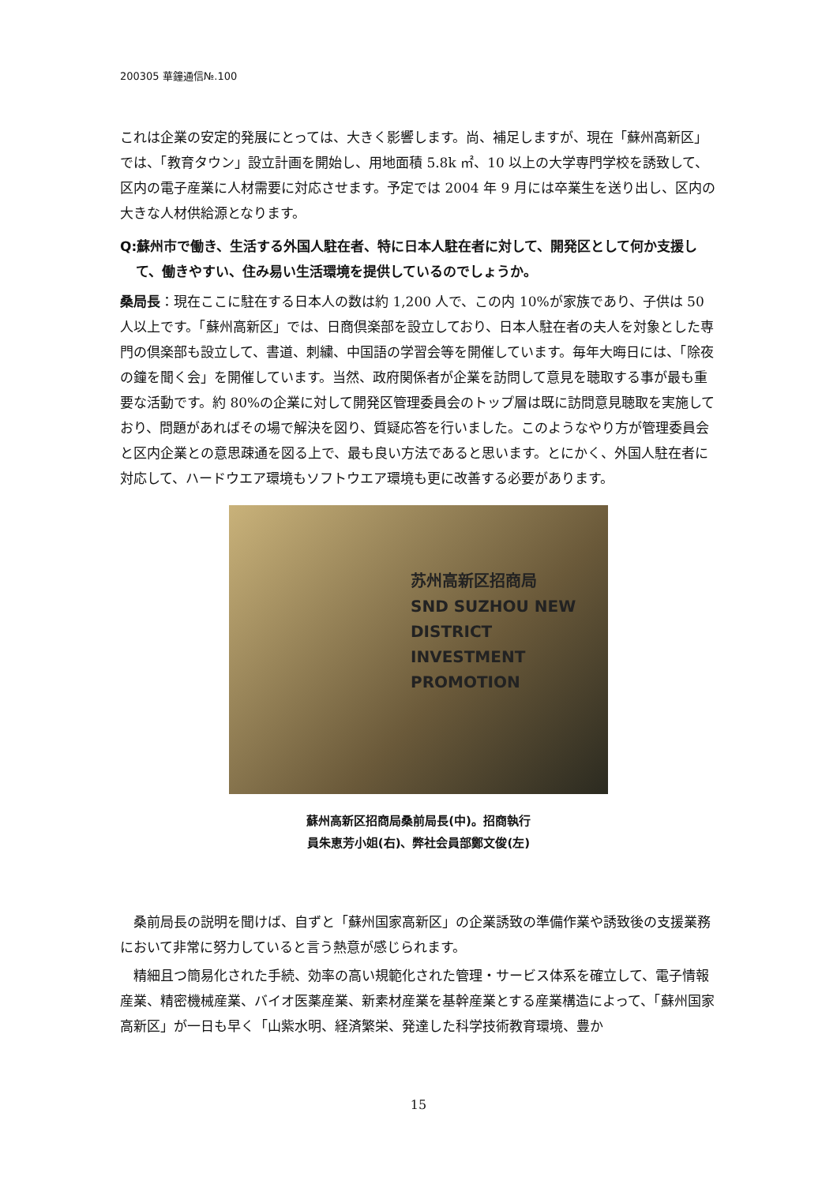200305 華鐘通信№.100
これは企業の安定的発展にとっては、大きく影響します。尚、補足しますが、現在「蘇州高新区」では、「教育タウン」設立計画を開始し、用地面積 5.8k ㎡、10 以上の大学専門学校を誘致して、区内の電子産業に人材需要に対応させます。予定では 2004 年 9 月には卒業生を送り出し、区内の大きな人材供給源となります。
Q:蘇州市で働き、生活する外国人駐在者、特に日本人駐在者に対して、開発区として何か支援して、働きやすい、住み易い生活環境を提供しているのでしょうか。
桑局長：現在ここに駐在する日本人の数は約 1,200 人で、この内 10%が家族であり、子供は 50 人以上です。「蘇州高新区」では、日商倶楽部を設立しており、日本人駐在者の夫人を対象とした専門の倶楽部も設立して、書道、刺繍、中国語の学習会等を開催しています。毎年大晦日には、「除夜の鐘を聞く会」を開催しています。当然、政府関係者が企業を訪問して意見を聴取する事が最も重要な活動です。約 80%の企業に対して開発区管理委員会のトップ層は既に訪問意見聴取を実施しており、問題があればその場で解決を図り、質疑応答を行いました。このようなやり方が管理委員会と区内企業との意思疎通を図る上で、最も良い方法であると思います。とにかく、外国人駐在者に対応して、ハードウエア環境もソフトウエア環境も更に改善する必要があります。
苏州高新区招商局
SND SUZHOU NEW DISTRICT INVESTMENT PROMOTION
蘇州高新区招商局桑前局長(中)。招商執行
員朱恵芳小姐(右)、弊社会員部鄭文俊(左)
　桑前局長の説明を聞けば、自ずと「蘇州国家高新区」の企業誘致の準備作業や誘致後の支援業務において非常に努力していると言う熱意が感じられます。
　精細且つ簡易化された手続、効率の高い規範化された管理・サービス体系を確立して、電子情報産業、精密機械産業、バイオ医薬産業、新素材産業を基幹産業とする産業構造によって、「蘇州国家高新区」が一日も早く「山紫水明、経済繁栄、発達した科学技術教育環境、豊か
15